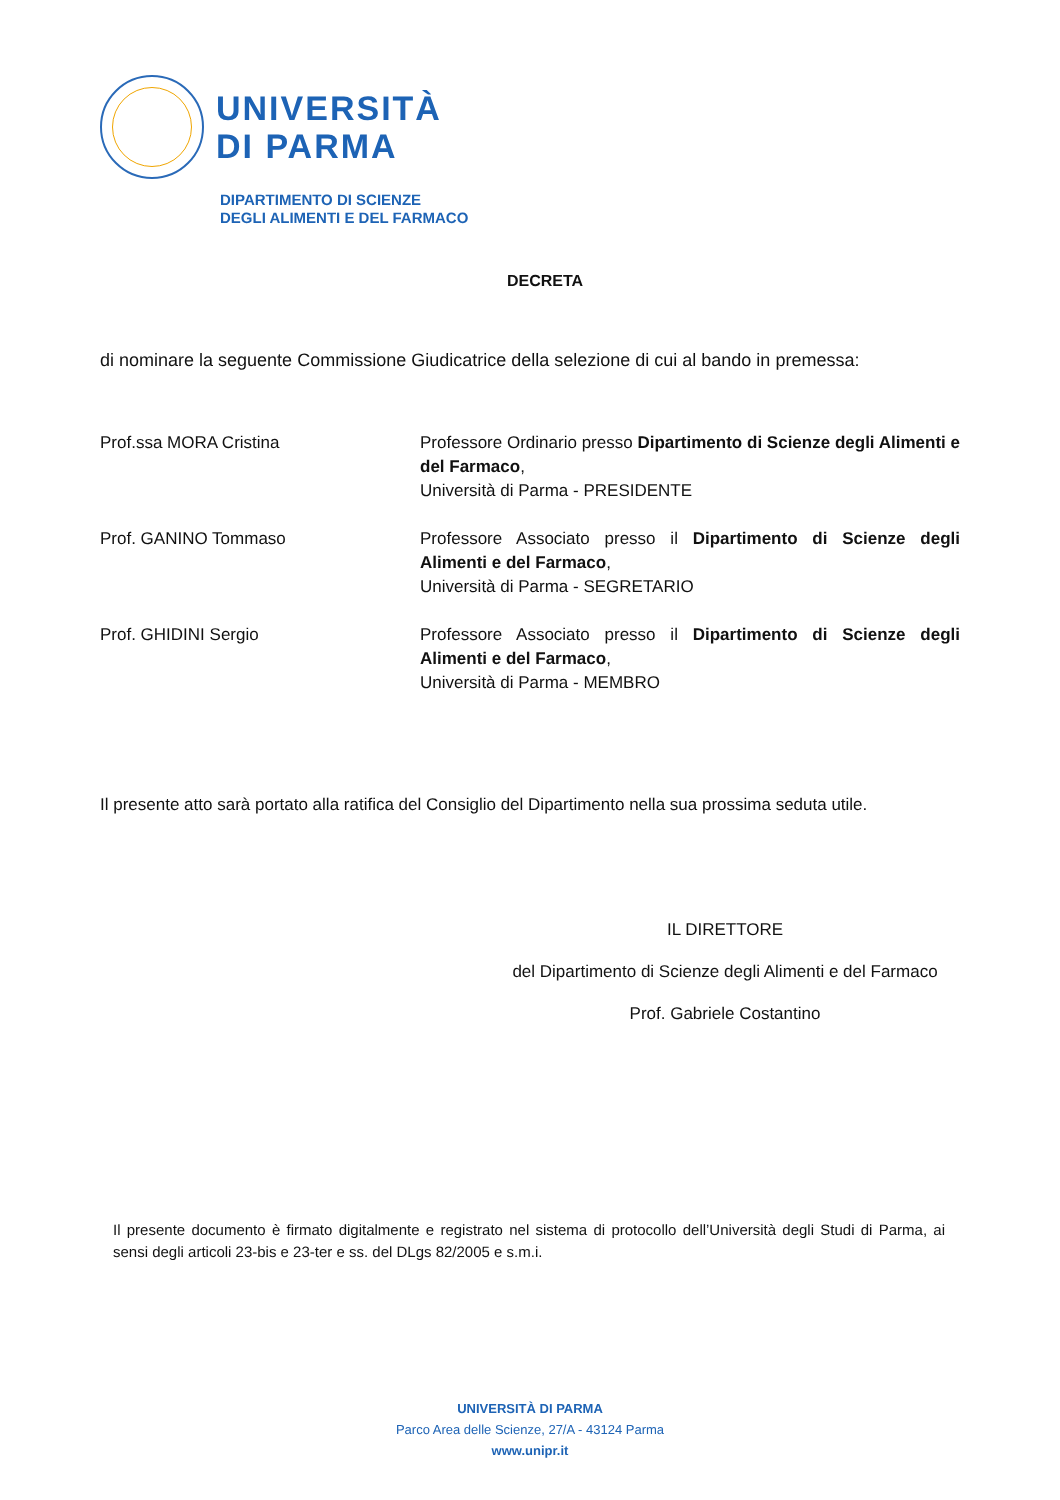UNIVERSITÀ
DI PARMA
DIPARTIMENTO DI SCIENZE
DEGLI ALIMENTI E DEL FARMACO
DECRETA
di nominare la seguente Commissione Giudicatrice della selezione di cui al bando in premessa:
Prof.ssa MORA Cristina Professore Ordinario presso Dipartimento di Scienze degli Alimenti e del Farmaco,
Università di Parma - PRESIDENTE
Prof. GANINO Tommaso Professore Associato presso il Dipartimento di Scienze degli Alimenti e del Farmaco,
Università di Parma - SEGRETARIO
Prof. GHIDINI Sergio Professore Associato presso il Dipartimento di Scienze degli Alimenti e del Farmaco,
Università di Parma - MEMBRO
Il presente atto sarà portato alla ratifica del Consiglio del Dipartimento nella sua prossima seduta utile.
IL DIRETTORE
del Dipartimento di Scienze degli Alimenti e del Farmaco
Prof. Gabriele Costantino
Il presente documento è firmato digitalmente e registrato nel sistema di protocollo dell’Università degli Studi di Parma, ai sensi degli articoli 23-bis e 23-ter e ss. del DLgs 82/2005 e s.m.i.
UNIVERSITÀ DI PARMA
Parco Area delle Scienze, 27/A - 43124 Parma
www.unipr.it